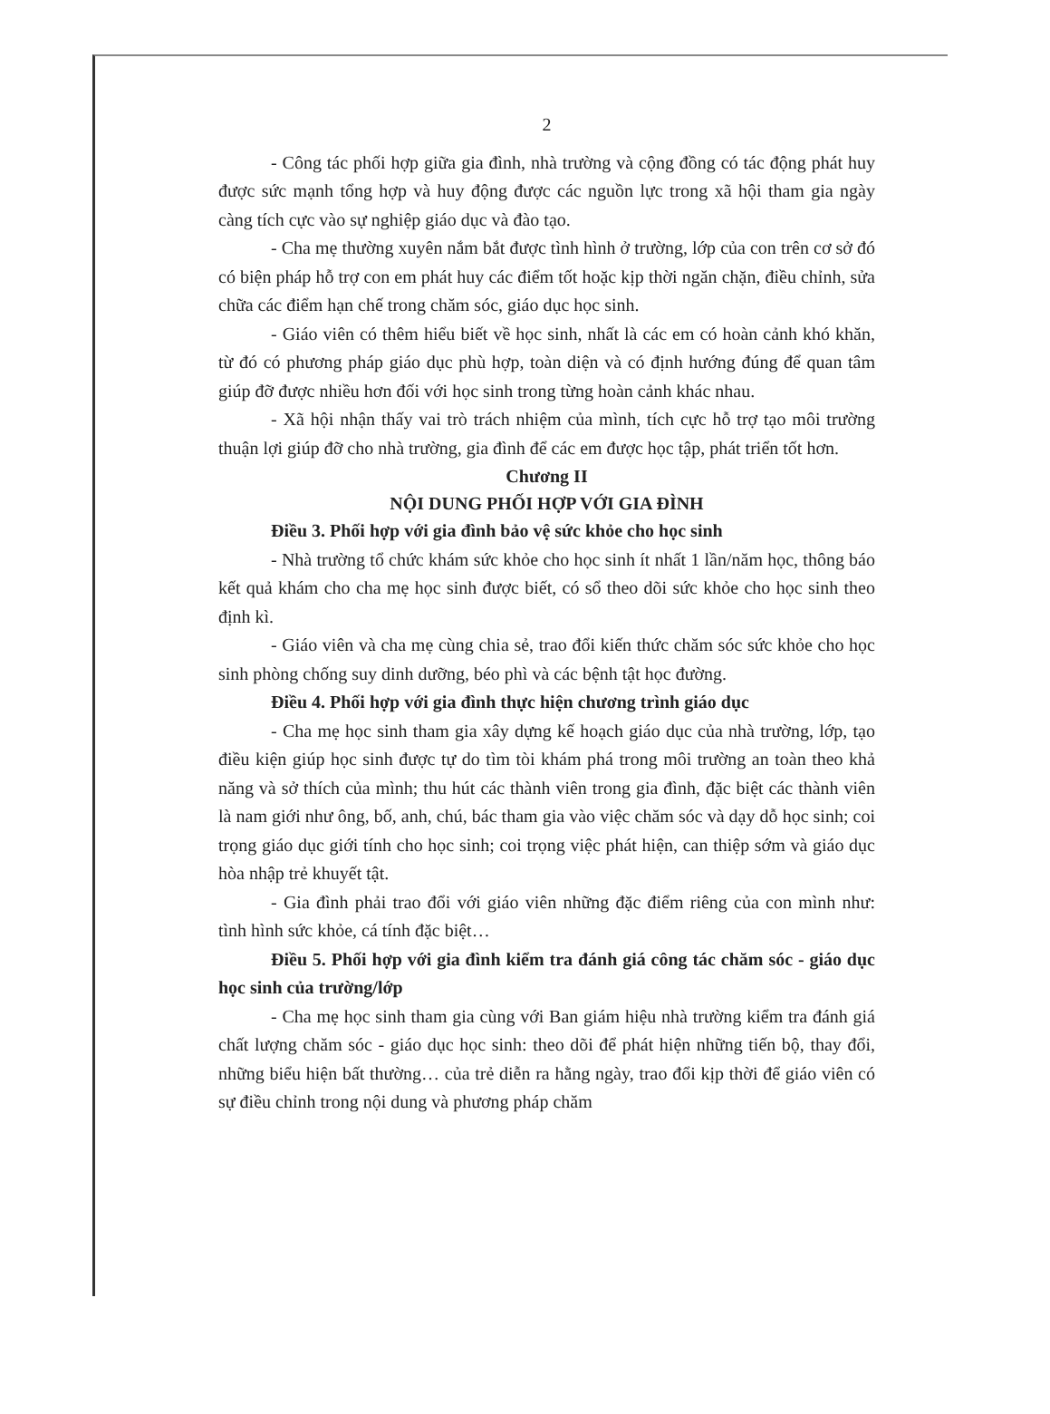2
- Công tác phối hợp giữa gia đình, nhà trường và cộng đồng có tác động phát huy được sức mạnh tổng hợp và huy động được các nguồn lực trong xã hội tham gia ngày càng tích cực vào sự nghiệp giáo dục và đào tạo.
- Cha mẹ thường xuyên nắm bắt được tình hình ở trường, lớp của con trên cơ sở đó có biện pháp hỗ trợ con em phát huy các điểm tốt hoặc kịp thời ngăn chặn, điều chỉnh, sửa chữa các điểm hạn chế trong chăm sóc, giáo dục học sinh.
- Giáo viên có thêm hiểu biết về học sinh, nhất là các em có hoàn cảnh khó khăn, từ đó có phương pháp giáo dục phù hợp, toàn diện và có định hướng đúng để quan tâm giúp đỡ được nhiều hơn đối với học sinh trong từng hoàn cảnh khác nhau.
- Xã hội nhận thấy vai trò trách nhiệm của mình, tích cực hỗ trợ tạo môi trường thuận lợi giúp đỡ cho nhà trường, gia đình để các em được học tập, phát triển tốt hơn.
Chương II
NỘI DUNG PHỐI HỢP VỚI GIA ĐÌNH
Điều 3. Phối hợp với gia đình bảo vệ sức khỏe cho học sinh
- Nhà trường tổ chức khám sức khỏe cho học sinh ít nhất 1 lần/năm học, thông báo kết quả khám cho cha mẹ học sinh được biết, có sổ theo dõi sức khỏe cho học sinh theo định kì.
- Giáo viên và cha mẹ cùng chia sẻ, trao đổi kiến thức chăm sóc sức khỏe cho học sinh phòng chống suy dinh dưỡng, béo phì và các bệnh tật học đường.
Điều 4. Phối hợp với gia đình thực hiện chương trình giáo dục
- Cha mẹ học sinh tham gia xây dựng kế hoạch giáo dục của nhà trường, lớp, tạo điều kiện giúp học sinh được tự do tìm tòi khám phá trong môi trường an toàn theo khả năng và sở thích của mình; thu hút các thành viên trong gia đình, đặc biệt các thành viên là nam giới như ông, bố, anh, chú, bác tham gia vào việc chăm sóc và dạy dỗ học sinh; coi trọng giáo dục giới tính cho học sinh; coi trọng việc phát hiện, can thiệp sớm và giáo dục hòa nhập trẻ khuyết tật.
- Gia đình phải trao đổi với giáo viên những đặc điểm riêng của con mình như: tình hình sức khỏe, cá tính đặc biệt…
Điều 5. Phối hợp với gia đình kiểm tra đánh giá công tác chăm sóc - giáo dục học sinh của trường/lớp
- Cha mẹ học sinh tham gia cùng với Ban giám hiệu nhà trường kiểm tra đánh giá chất lượng chăm sóc - giáo dục học sinh: theo dõi để phát hiện những tiến bộ, thay đổi, những biểu hiện bất thường… của trẻ diễn ra hằng ngày, trao đổi kịp thời để giáo viên có sự điều chỉnh trong nội dung và phương pháp chăm